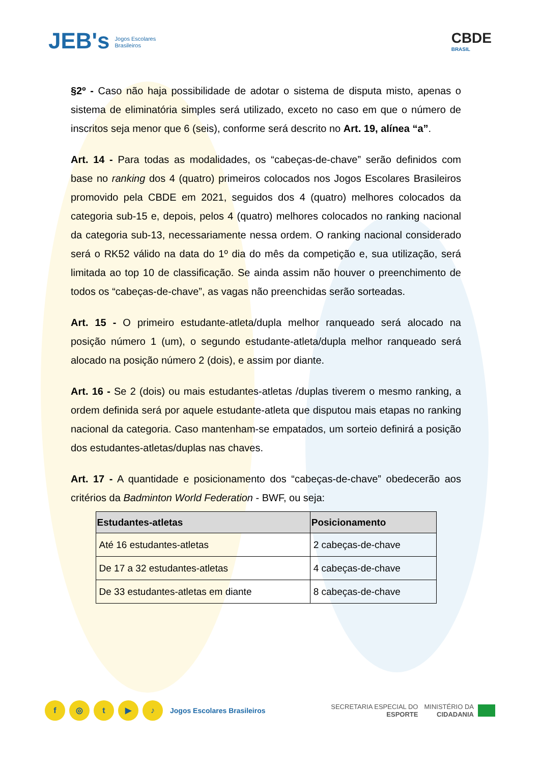JEB's Jogos Escolares
Brasileiros
CBDE
BRASIL
§2º - Caso não haja possibilidade de adotar o sistema de disputa misto, apenas o sistema de eliminatória simples será utilizado, exceto no caso em que o número de inscritos seja menor que 6 (seis), conforme será descrito no Art. 19, alínea “a”.
Art. 14 - Para todas as modalidades, os “cabeças-de-chave” serão definidos com base no ranking dos 4 (quatro) primeiros colocados nos Jogos Escolares Brasileiros promovido pela CBDE em 2021, seguidos dos 4 (quatro) melhores colocados da categoria sub-15 e, depois, pelos 4 (quatro) melhores colocados no ranking nacional da categoria sub-13, necessariamente nessa ordem. O ranking nacional considerado será o RK52 válido na data do 1º dia do mês da competição e, sua utilização, será limitada ao top 10 de classificação. Se ainda assim não houver o preenchimento de todos os “cabeças-de-chave”, as vagas não preenchidas serão sorteadas.
Art. 15 - O primeiro estudante-atleta/dupla melhor ranqueado será alocado na posição número 1 (um), o segundo estudante-atleta/dupla melhor ranqueado será alocado na posição número 2 (dois), e assim por diante.
Art. 16 - Se 2 (dois) ou mais estudantes-atletas /duplas tiverem o mesmo ranking, a ordem definida será por aquele estudante-atleta que disputou mais etapas no ranking nacional da categoria. Caso mantenham-se empatados, um sorteio definirá a posição dos estudantes-atletas/duplas nas chaves.
Art. 17 - A quantidade e posicionamento dos “cabeças-de-chave” obedecerão aos critérios da Badminton World Federation - BWF, ou seja:
| Estudantes-atletas | Posicionamento |
| --- | --- |
| Até 16 estudantes-atletas | 2 cabeças-de-chave |
| De 17 a 32 estudantes-atletas | 4 cabeças-de-chave |
| De 33 estudantes-atletas em diante | 8 cabeças-de-chave |
f ◎ t ▶ ♪ Jogos Escolares Brasileiros
SECRETARIA ESPECIAL DO
ESPORTE
MINISTÉRIO DA
CIDADANIA